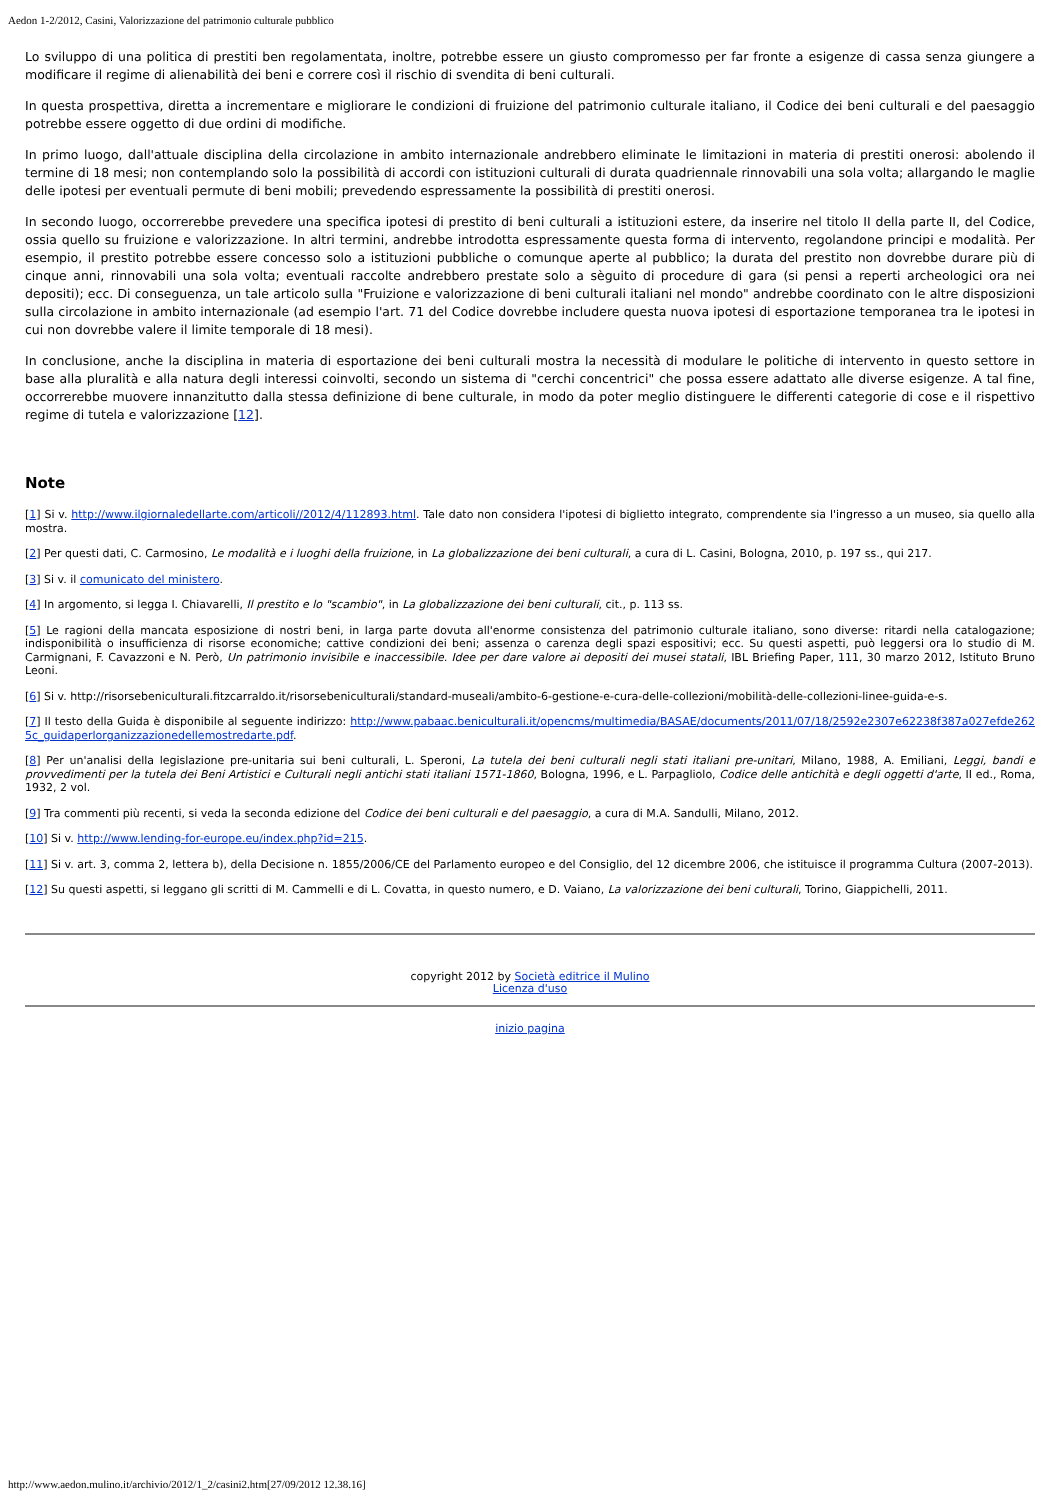Aedon 1-2/2012, Casini, Valorizzazione del patrimonio culturale pubblico
Lo sviluppo di una politica di prestiti ben regolamentata, inoltre, potrebbe essere un giusto compromesso per far fronte a esigenze di cassa senza giungere a modificare il regime di alienabilità dei beni e correre così il rischio di svendita di beni culturali.
In questa prospettiva, diretta a incrementare e migliorare le condizioni di fruizione del patrimonio culturale italiano, il Codice dei beni culturali e del paesaggio potrebbe essere oggetto di due ordini di modifiche.
In primo luogo, dall'attuale disciplina della circolazione in ambito internazionale andrebbero eliminate le limitazioni in materia di prestiti onerosi: abolendo il termine di 18 mesi; non contemplando solo la possibilità di accordi con istituzioni culturali di durata quadriennale rinnovabili una sola volta; allargando le maglie delle ipotesi per eventuali permute di beni mobili; prevedendo espressamente la possibilità di prestiti onerosi.
In secondo luogo, occorrerebbe prevedere una specifica ipotesi di prestito di beni culturali a istituzioni estere, da inserire nel titolo II della parte II, del Codice, ossia quello su fruizione e valorizzazione. In altri termini, andrebbe introdotta espressamente questa forma di intervento, regolandone principi e modalità. Per esempio, il prestito potrebbe essere concesso solo a istituzioni pubbliche o comunque aperte al pubblico; la durata del prestito non dovrebbe durare più di cinque anni, rinnovabili una sola volta; eventuali raccolte andrebbero prestate solo a sèguito di procedure di gara (si pensi a reperti archeologici ora nei depositi); ecc. Di conseguenza, un tale articolo sulla "Fruizione e valorizzazione di beni culturali italiani nel mondo" andrebbe coordinato con le altre disposizioni sulla circolazione in ambito internazionale (ad esempio l'art. 71 del Codice dovrebbe includere questa nuova ipotesi di esportazione temporanea tra le ipotesi in cui non dovrebbe valere il limite temporale di 18 mesi).
In conclusione, anche la disciplina in materia di esportazione dei beni culturali mostra la necessità di modulare le politiche di intervento in questo settore in base alla pluralità e alla natura degli interessi coinvolti, secondo un sistema di "cerchi concentrici" che possa essere adattato alle diverse esigenze. A tal fine, occorrerebbe muovere innanzitutto dalla stessa definizione di bene culturale, in modo da poter meglio distinguere le differenti categorie di cose e il rispettivo regime di tutela e valorizzazione [12].
Note
[1] Si v. http://www.ilgiornaledellarte.com/articoli//2012/4/112893.html. Tale dato non considera l'ipotesi di biglietto integrato, comprendente sia l'ingresso a un museo, sia quello alla mostra.
[2] Per questi dati, C. Carmosino, Le modalità e i luoghi della fruizione, in La globalizzazione dei beni culturali, a cura di L. Casini, Bologna, 2010, p. 197 ss., qui 217.
[3] Si v. il comunicato del ministero.
[4] In argomento, si legga I. Chiavarelli, Il prestito e lo "scambio", in La globalizzazione dei beni culturali, cit., p. 113 ss.
[5] Le ragioni della mancata esposizione di nostri beni, in larga parte dovuta all'enorme consistenza del patrimonio culturale italiano, sono diverse: ritardi nella catalogazione; indisponibilità o insufficienza di risorse economiche; cattive condizioni dei beni; assenza o carenza degli spazi espositivi; ecc. Su questi aspetti, può leggersi ora lo studio di M. Carmignani, F. Cavazzoni e N. Però, Un patrimonio invisibile e inaccessibile. Idee per dare valore ai depositi dei musei statali, IBL Briefing Paper, 111, 30 marzo 2012, Istituto Bruno Leoni.
[6] Si v. http://risorsebeniculturali.fitzcarraldo.it/risorsebeniculturali/standard-museali/ambito-6-gestione-e-cura-delle-collezioni/mobilità-delle-collezioni-linee-guida-e-s.
[7] Il testo della Guida è disponibile al seguente indirizzo: http://www.pabaac.beniculturali.it/opencms/multimedia/BASAE/documents/2011/07/18/2592e2307e62238f387a027efde2625c_guidaperlorganizzazionedellemostredarte.pdf.
[8] Per un'analisi della legislazione pre-unitaria sui beni culturali, L. Speroni, La tutela dei beni culturali negli stati italiani pre-unitari, Milano, 1988, A. Emiliani, Leggi, bandi e provvedimenti per la tutela dei Beni Artistici e Culturali negli antichi stati italiani 1571-1860, Bologna, 1996, e L. Parpagliolo, Codice delle antichità e degli oggetti d'arte, II ed., Roma, 1932, 2 vol.
[9] Tra commenti più recenti, si veda la seconda edizione del Codice dei beni culturali e del paesaggio, a cura di M.A. Sandulli, Milano, 2012.
[10] Si v. http://www.lending-for-europe.eu/index.php?id=215.
[11] Si v. art. 3, comma 2, lettera b), della Decisione n. 1855/2006/CE del Parlamento europeo e del Consiglio, del 12 dicembre 2006, che istituisce il programma Cultura (2007-2013).
[12] Su questi aspetti, si leggano gli scritti di M. Cammelli e di L. Covatta, in questo numero, e D. Vaiano, La valorizzazione dei beni culturali, Torino, Giappichelli, 2011.
copyright 2012 by Società editrice il Mulino
Licenza d'uso
inizio pagina
http://www.aedon.mulino.it/archivio/2012/1_2/casini2.htm[27/09/2012 12.38.16]